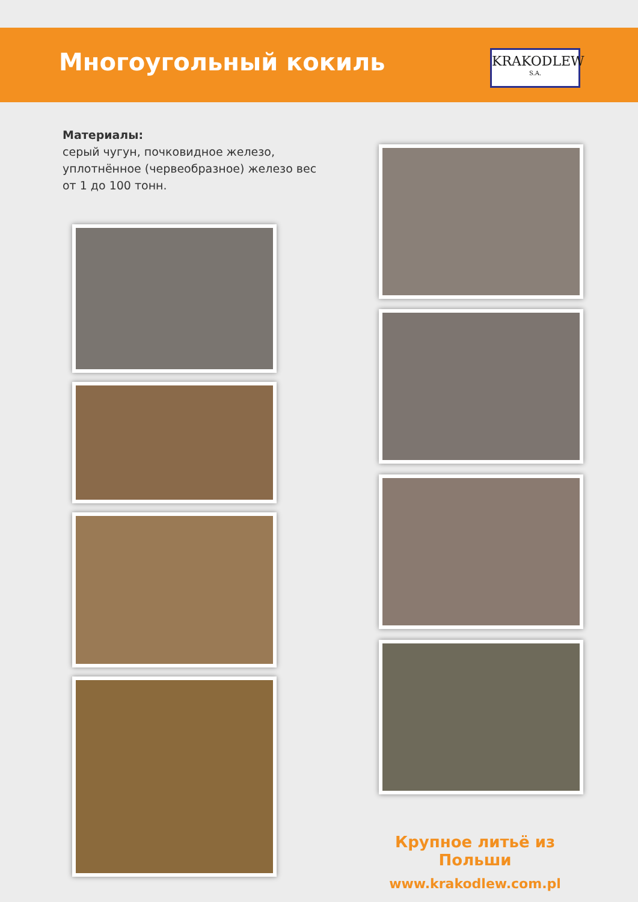Многоугольный кокиль
KRAKODLEW
S.A.
Материалы:
серый чугун, почковидное железо, уплотнённое (червеобразное) железо вес от 1 до 100 тонн.
Крупное литьё из Польши
www.krakodlew.com.pl